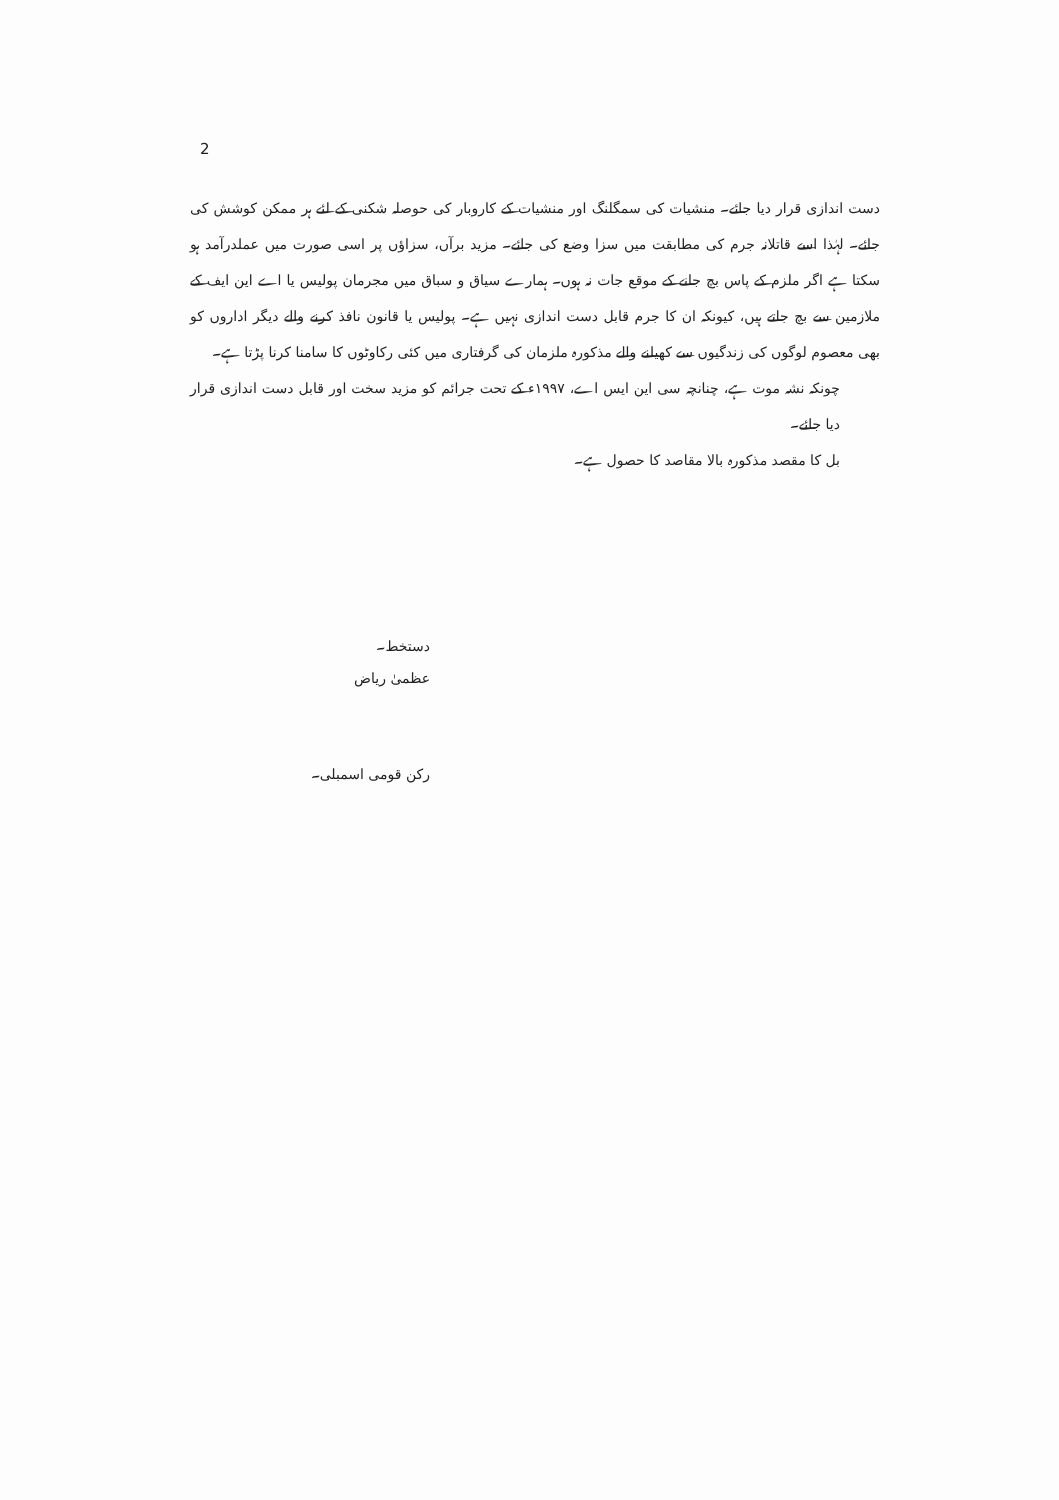2
دست اندازی قرار دیا جائے۔ منشیات کی سمگلنگ اور منشیات کے کاروبار کی حوصلہ شکنی کے لئے ہر ممکن کوشش کی جائے۔ لہٰذا اسے قاتلانہ جرم کی مطابقت میں سزا وضع کی جائے۔ مزید برآں، سزاؤں پر اسی صورت میں عملدرآمد ہو سکتا ہے اگر ملزم کے پاس بچ جانے کے موقع جات نہ ہوں۔ ہمارے سیاق و سباق میں مجرمان پولیس یا اے این ایف کے ملازمین سے بچ جاتے ہیں، کیونکہ ان کا جرم قابل دست اندازی نہیں ہے۔ پولیس یا قانون نافذ کرنے والے دیگر اداروں کو بھی معصوم لوگوں کی زندگیوں سے کھیلنے والے مذکورہ ملزمان کی گرفتاری میں کئی رکاوٹوں کا سامنا کرنا پڑتا ہے۔
چونکہ نشہ موت ہے، چنانچہ سی این ایس اے، ۱۹۹۷ء کے تحت جرائم کو مزید سخت اور قابل دست اندازی قرار دیا جائے۔
بل کا مقصد مذکورہ بالا مقاصد کا حصول ہے۔
دستخط۔
عظمیٰ ریاض
رکن قومی اسمبلی۔